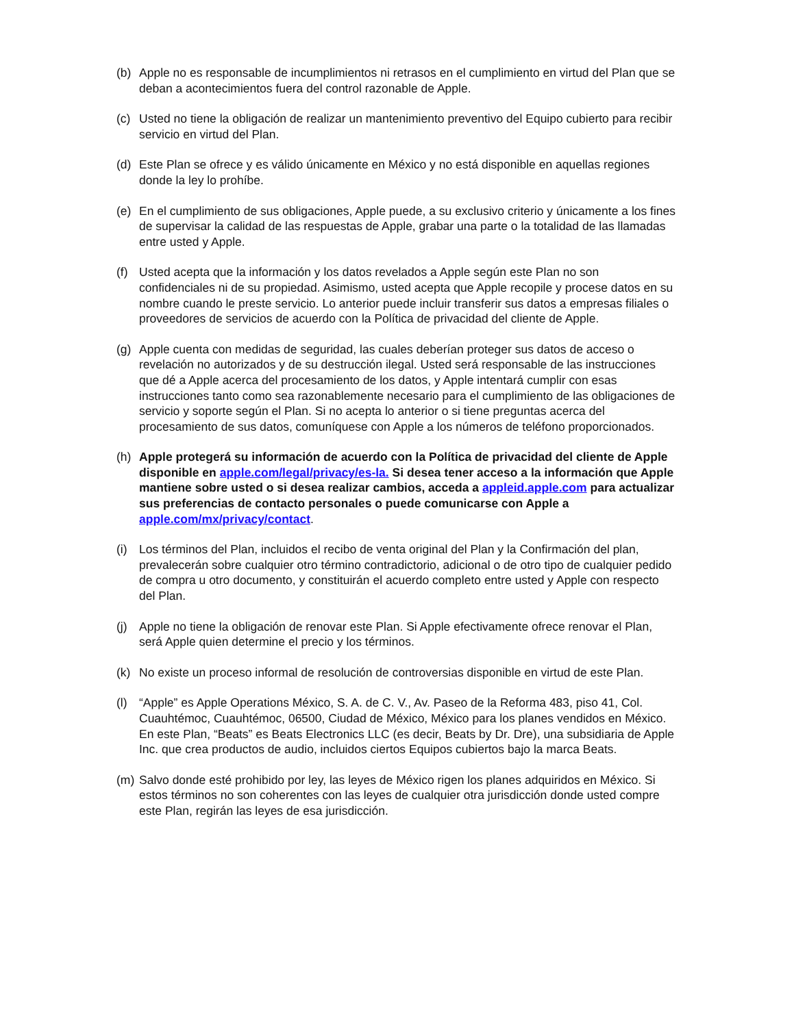(b) Apple no es responsable de incumplimientos ni retrasos en el cumplimiento en virtud del Plan que se deban a acontecimientos fuera del control razonable de Apple.
(c) Usted no tiene la obligación de realizar un mantenimiento preventivo del Equipo cubierto para recibir servicio en virtud del Plan.
(d) Este Plan se ofrece y es válido únicamente en México y no está disponible en aquellas regiones donde la ley lo prohíbe.
(e) En el cumplimiento de sus obligaciones, Apple puede, a su exclusivo criterio y únicamente a los fines de supervisar la calidad de las respuestas de Apple, grabar una parte o la totalidad de las llamadas entre usted y Apple.
(f) Usted acepta que la información y los datos revelados a Apple según este Plan no son confidenciales ni de su propiedad. Asimismo, usted acepta que Apple recopile y procese datos en su nombre cuando le preste servicio. Lo anterior puede incluir transferir sus datos a empresas filiales o proveedores de servicios de acuerdo con la Política de privacidad del cliente de Apple.
(g) Apple cuenta con medidas de seguridad, las cuales deberían proteger sus datos de acceso o revelación no autorizados y de su destrucción ilegal. Usted será responsable de las instrucciones que dé a Apple acerca del procesamiento de los datos, y Apple intentará cumplir con esas instrucciones tanto como sea razonablemente necesario para el cumplimiento de las obligaciones de servicio y soporte según el Plan. Si no acepta lo anterior o si tiene preguntas acerca del procesamiento de sus datos, comuníquese con Apple a los números de teléfono proporcionados.
(h) Apple protegerá su información de acuerdo con la Política de privacidad del cliente de Apple disponible en apple.com/legal/privacy/es-la. Si desea tener acceso a la información que Apple mantiene sobre usted o si desea realizar cambios, acceda a appleid.apple.com para actualizar sus preferencias de contacto personales o puede comunicarse con Apple a apple.com/mx/privacy/contact.
(i) Los términos del Plan, incluidos el recibo de venta original del Plan y la Confirmación del plan, prevalecerán sobre cualquier otro término contradictorio, adicional o de otro tipo de cualquier pedido de compra u otro documento, y constituirán el acuerdo completo entre usted y Apple con respecto del Plan.
(j) Apple no tiene la obligación de renovar este Plan. Si Apple efectivamente ofrece renovar el Plan, será Apple quien determine el precio y los términos.
(k) No existe un proceso informal de resolución de controversias disponible en virtud de este Plan.
(l) “Apple” es Apple Operations México, S. A. de C. V., Av. Paseo de la Reforma 483, piso 41, Col. Cuauhtémoc, Cuauhtémoc, 06500, Ciudad de México, México para los planes vendidos en México. En este Plan, “Beats” es Beats Electronics LLC (es decir, Beats by Dr. Dre), una subsidiaria de Apple Inc. que crea productos de audio, incluidos ciertos Equipos cubiertos bajo la marca Beats.
(m) Salvo donde esté prohibido por ley, las leyes de México rigen los planes adquiridos en México. Si estos términos no son coherentes con las leyes de cualquier otra jurisdicción donde usted compre este Plan, regirán las leyes de esa jurisdicción.